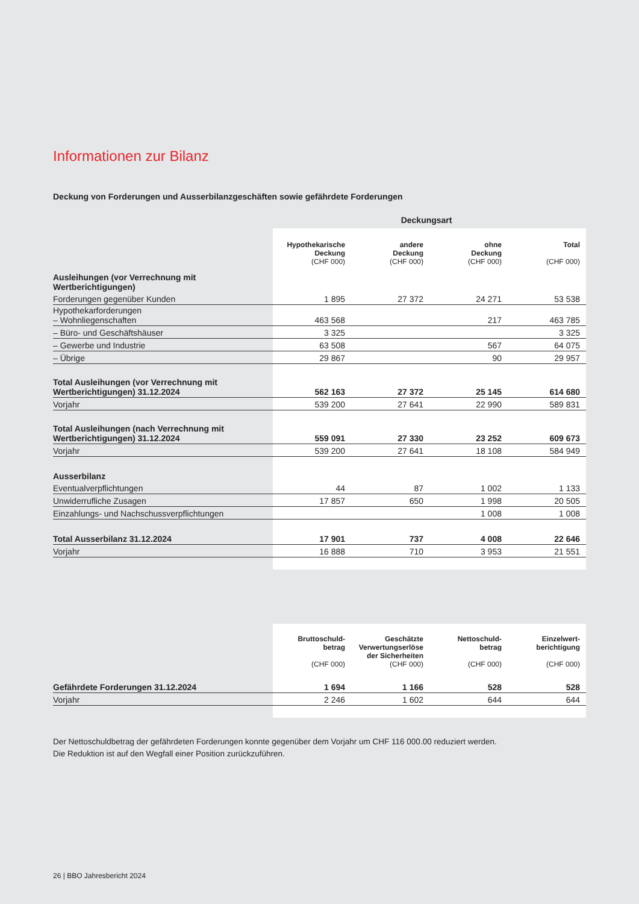Informationen zur Bilanz
Deckung von Forderungen und Ausserbilanzgeschäften sowie gefährdete Forderungen
| | Deckungsart | | | |
| | Hypothekarische Deckung (CHF 000) | andere Deckung (CHF 000) | ohne Deckung (CHF 000) | Total (CHF 000) |
| Ausleihungen (vor Verrechnung mit Wertberichtigungen) | | | | |
| Forderungen gegenüber Kunden | 1 895 | 27 372 | 24 271 | 53 538 |
| Hypothekarforderungen – Wohnliegenschaften | 463 568 | | 217 | 463 785 |
| – Büro- und Geschäftshäuser | 3 325 | | | 3 325 |
| – Gewerbe und Industrie | 63 508 | | 567 | 64 075 |
| – Übrige | 29 867 | | 90 | 29 957 |
| Total Ausleihungen (vor Verrechnung mit Wertberichtigungen) 31.12.2024 | 562 163 | 27 372 | 25 145 | 614 680 |
| Vorjahr | 539 200 | 27 641 | 22 990 | 589 831 |
| Total Ausleihungen (nach Verrechnung mit Wertberichtigungen) 31.12.2024 | 559 091 | 27 330 | 23 252 | 609 673 |
| Vorjahr | 539 200 | 27 641 | 18 108 | 584 949 |
| Ausserbilanz | | | | |
| Eventualverpflichtungen | 44 | 87 | 1 002 | 1 133 |
| Unwiderrufliche Zusagen | 17 857 | 650 | 1 998 | 20 505 |
| Einzahlungs- und Nachschussverpflichtungen | | | 1 008 | 1 008 |
| Total Ausserbilanz 31.12.2024 | 17 901 | 737 | 4 008 | 22 646 |
| Vorjahr | 16 888 | 710 | 3 953 | 21 551 |
| | Bruttoschuld- betrag (CHF 000) | Geschätzte Verwertungserlöse der Sicherheiten (CHF 000) | Nettoschuld- betrag (CHF 000) | Einzelwert- berichtigung (CHF 000) |
| Gefährdete Forderungen 31.12.2024 | 1 694 | 1 166 | 528 | 528 |
| Vorjahr | 2 246 | 1 602 | 644 | 644 |
Der Nettoschuldbetrag der gefährdeten Forderungen konnte gegenüber dem Vorjahr um CHF 116 000.00 reduziert werden.
Die Reduktion ist auf den Wegfall einer Position zurückzuführen.
26 | BBO Jahresbericht 2024